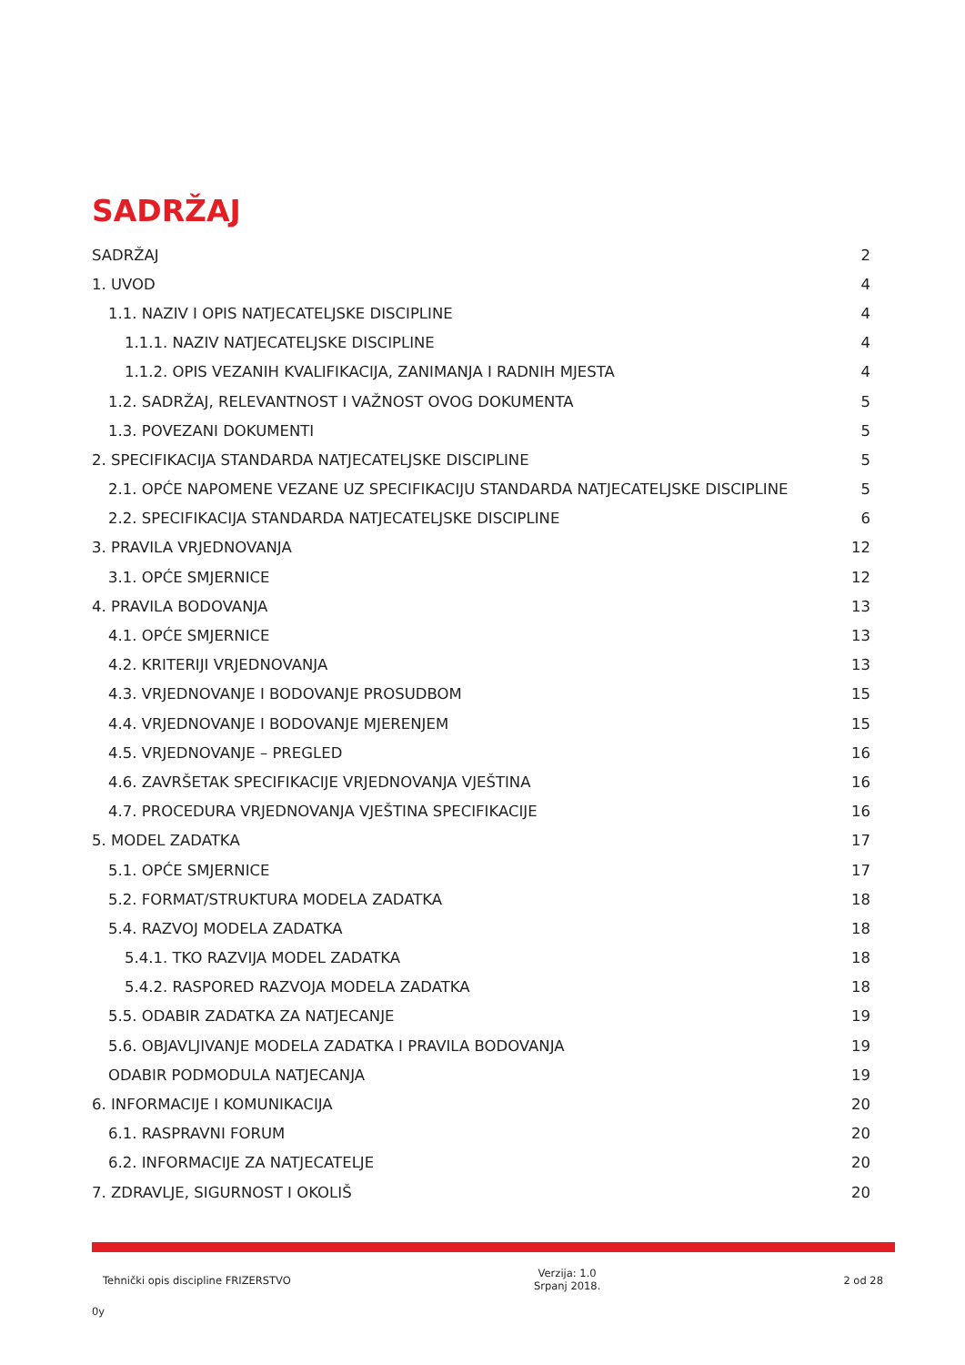SADRŽAJ
SADRŽAJ 2
1. UVOD 4
1.1. NAZIV I OPIS NATJECATELJSKE DISCIPLINE 4
1.1.1. NAZIV NATJECATELJSKE DISCIPLINE 4
1.1.2. OPIS VEZANIH KVALIFIKACIJA, ZANIMANJA I RADNIH MJESTA 4
1.2. SADRŽAJ, RELEVANTNOST I VAŽNOST OVOG DOKUMENTA 5
1.3. POVEZANI DOKUMENTI 5
2. SPECIFIKACIJA STANDARDA NATJECATELJSKE DISCIPLINE 5
2.1. OPĆE NAPOMENE VEZANE UZ SPECIFIKACIJU STANDARDA NATJECATELJSKE DISCIPLINE 5
2.2. SPECIFIKACIJA STANDARDA NATJECATELJSKE DISCIPLINE 6
3. PRAVILA VRJEDNOVANJA 12
3.1. OPĆE SMJERNICE 12
4. PRAVILA BODOVANJA 13
4.1. OPĆE SMJERNICE 13
4.2. KRITERIJI VRJEDNOVANJA 13
4.3. VRJEDNOVANJE I BODOVANJE PROSUDBOM 15
4.4. VRJEDNOVANJE I BODOVANJE MJERENJEM 15
4.5. VRJEDNOVANJE – PREGLED 16
4.6. ZAVRŠETAK SPECIFIKACIJE VRJEDNOVANJA VJEŠTINA 16
4.7. PROCEDURA VRJEDNOVANJA VJEŠTINA SPECIFIKACIJE 16
5. MODEL ZADATKA 17
5.1. OPĆE SMJERNICE 17
5.2. FORMAT/STRUKTURA MODELA ZADATKA 18
5.4. RAZVOJ MODELA ZADATKA 18
5.4.1. TKO RAZVIJA MODEL ZADATKA 18
5.4.2. RASPORED RAZVOJA MODELA ZADATKA 18
5.5. ODABIR ZADATKA ZA NATJECANJE 19
5.6. OBJAVLJIVANJE MODELA ZADATKA I PRAVILA BODOVANJA 19
ODABIR PODMODULA NATJECANJA 19
6. INFORMACIJE I KOMUNIKACIJA 20
6.1. RASPRAVNI FORUM 20
6.2. INFORMACIJE ZA NATJECATELJE 20
7. ZDRAVLJE, SIGURNOST I OKOLIŠ 20
Tehnički opis discipline FRIZERSTVO Verzija: 1.0
Srpanj 2018. 2 od 28
0y